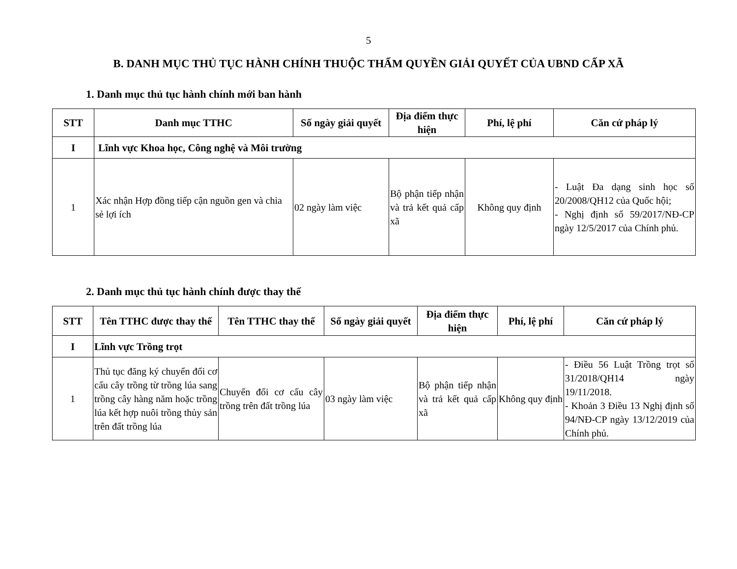5
B. DANH MỤC THỦ TỤC HÀNH CHÍNH THUỘC THẨM QUYỀN GIẢI QUYẾT CỦA UBND CẤP XÃ
1. Danh mục thủ tục hành chính mới ban hành
| STT | Danh mục TTHC | Số ngày giải quyết | Địa điểm thực hiện | Phí, lệ phí | Căn cứ pháp lý |
| --- | --- | --- | --- | --- | --- |
| I | Lĩnh vực Khoa học, Công nghệ và Môi trường | | | | |
| 1 | Xác nhận Hợp đồng tiếp cận nguồn gen và chia sẻ lợi ích | 02 ngày làm việc | Bộ phận tiếp nhận và trả kết quả cấp xã | Không quy định | - Luật Đa dạng sinh học số 20/2008/QH12 của Quốc hội; - Nghị định số 59/2017/NĐ-CP ngày 12/5/2017 của Chính phủ. |
2. Danh mục thủ tục hành chính được thay thế
| STT | Tên TTHC được thay thế | Tên TTHC thay thế | Số ngày giải quyết | Địa điểm thực hiện | Phí, lệ phí | Căn cứ pháp lý |
| --- | --- | --- | --- | --- | --- | --- |
| I | Lĩnh vực Trồng trọt | | | | | |
| 1 | Thủ tục đăng ký chuyển đổi cơ cấu cây trồng từ trồng lúa sang trồng cây hàng năm hoặc trồng lúa kết hợp nuôi trồng thủy sản trên đất trồng lúa | Chuyển đổi cơ cấu cây trồng trên đất trồng lúa | 03 ngày làm việc | Bộ phận tiếp nhận và trả kết quả cấp xã | Không quy định | - Điều 56 Luật Trồng trọt số 31/2018/QH14 ngày 19/11/2018. - Khoản 3 Điều 13 Nghị định số 94/NĐ-CP ngày 13/12/2019 của Chính phủ. |